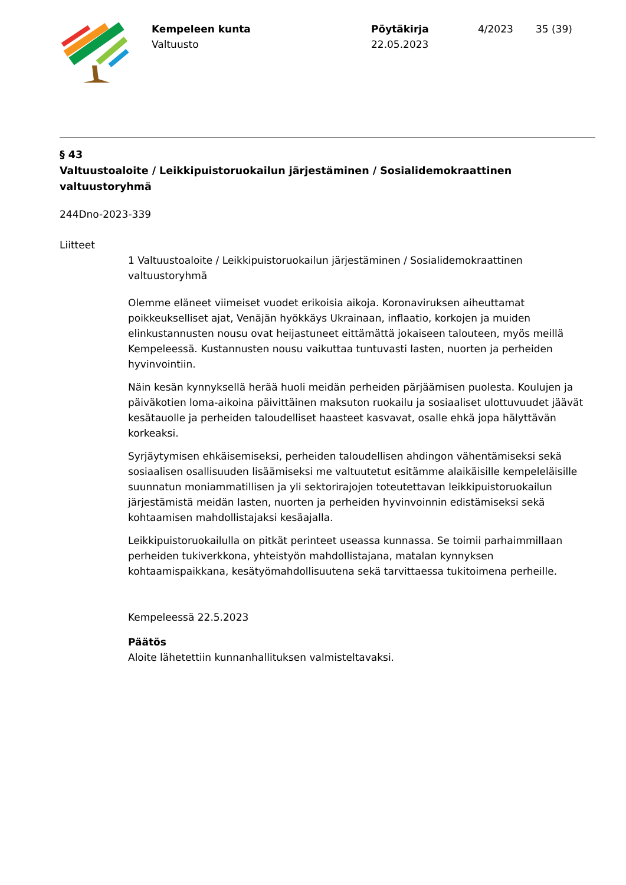Kempeleen kunta
Valtuusto
Pöytäkirja
22.05.2023
4/2023 35 (39)
§ 43
Valtuustoaloite / Leikkipuistoruokailun järjestäminen / Sosialidemokraattinen valtuustoryhmä
244Dno-2023-339
Liitteet
1 Valtuustoaloite / Leikkipuistoruokailun järjestäminen / Sosialidemokraattinen valtuustoryhmä
Olemme eläneet viimeiset vuodet erikoisia aikoja. Koronaviruksen aiheuttamat poikkeukselliset ajat, Venäjän hyökkäys Ukrainaan, inflaatio, korkojen ja muiden elinkustannusten nousu ovat heijastuneet eittämättä jokaiseen talouteen, myös meillä Kempeleessä. Kustannusten nousu vaikuttaa tuntuvasti lasten, nuorten ja perheiden hyvinvointiin.
Näin kesän kynnyksellä herää huoli meidän perheiden pärjäämisen puolesta. Koulujen ja päiväkotien loma-aikoina päivittäinen maksuton ruokailu ja sosiaaliset ulottuvuudet jäävät kesätauolle ja perheiden taloudelliset haasteet kasvavat, osalle ehkä jopa hälyttävän korkeaksi.
Syrjäytymisen ehkäisemiseksi, perheiden taloudellisen ahdingon vähentämiseksi sekä sosiaalisen osallisuuden lisäämiseksi me valtuutetut esitämme alaikäisille kempeleläisille suunnatun moniammatillisen ja yli sektorirajojen toteutettavan leikkipuistoruokailun järjestämistä meidän lasten, nuorten ja perheiden hyvinvoinnin edistämiseksi sekä kohtaamisen mahdollistajaksi kesäajalla.
Leikkipuistoruokailulla on pitkät perinteet useassa kunnassa. Se toimii parhaimmillaan perheiden tukiverkkona, yhteistyön mahdollistajana, matalan kynnyksen kohtaamispaikkana, kesätyömahdollisuutena sekä tarvittaessa tukitoimena perheille.
Kempeleessä 22.5.2023
Päätös
Aloite lähetettiin kunnanhallituksen valmisteltavaksi.